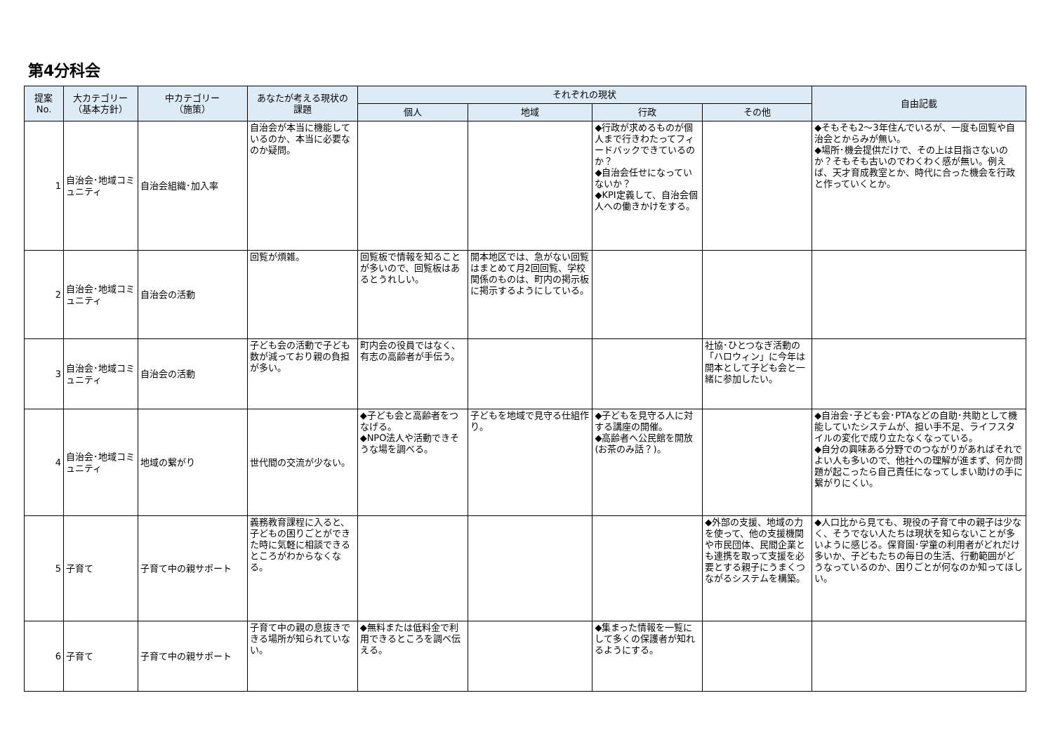第4分科会
| 提案 No. | 大カテゴリー （基本方針） | 中カテゴリー （施策） | あなたが考える現状の 課題 | それぞれの現状 | | | | 自由記載 |
| --- | --- | --- | --- | --- | --- | --- | --- | --- |
| | | | | 個人 | 地域 | 行政 | その他 | |
| 1 | 自治会･地域コミュニティ | 自治会組織･加入率 | 自治会が本当に機能しているのか、本当に必要なのか疑問。 | | | ◆行政が求めるものが個人まで行きわたってフィードバックできているのか？ ◆自治会任せになっていないか？ ◆KPI定義して、自治会個人への働きかけをする。 | | ◆そもそも2～3年住んでいるが、一度も回覧や自治会とからみが無い。 ◆場所･機会提供だけで、その上は目指さないのか？そもそも古いのでわくわく感が無い。例えば、天才育成教室とか、時代に合った機会を行政と作っていくとか。 |
| 2 | 自治会･地域コミュニティ | 自治会の活動 | 回覧が煩雑。 | 回覧板で情報を知ることが多いので、回覧板はあるとうれしい。 | 開本地区では、急がない回覧はまとめて月2回回覧、学校関係のものは、町内の掲示板に掲示するようにしている。 | | | |
| 3 | 自治会･地域コミュニティ | 自治会の活動 | 子ども会の活動で子ども数が減っており親の負担が多い。 | 町内会の役員ではなく、有志の高齢者が手伝う。 | | | 社協･ひとつなぎ活動の「ハロウィン」に今年は開本として子ども会と一緒に参加したい。 | |
| 4 | 自治会･地域コミュニティ | 地域の繋がり | 世代間の交流が少ない。 | ◆子ども会と高齢者をつなげる。 ◆NPO法人や活動できそうな場を調べる。 | 子どもを地域で見守る仕組作り。 | ◆子どもを見守る人に対する講座の開催。 ◆高齢者へ公民館を開放(お茶のみ話？)。 | | ◆自治会･子ども会･PTAなどの自助･共助として機能していたシステムが、担い手不足、ライフスタイルの変化で成り立たなくなっている。 ◆自分の興味ある分野でのつながりがあればそれでよい人も多いので、他社への理解が進まず、何か問題が起こったら自己責任になってしまい助けの手に繋がりにくい。 |
| 5 | 子育て | 子育て中の親サポート | 義務教育課程に入ると、子どもの困りごとができた時に気軽に相談できるところがわからなくなる。 | | | | ◆外部の支援、地域の力を使って、他の支援機関や市民団体、民間企業とも連携を取って支援を必要とする親子にうまくつながるシステムを構築。 | ◆人口比から見ても、現役の子育て中の親子は少なく、そうでない人たちは現状を知らないことが多いように感じる。保育園･学童の利用者がどれだけ多いか、子どもたちの毎日の生活、行動範囲がどうなっているのか、困りごとが何なのか知ってほしい。 |
| 6 | 子育て | 子育て中の親サポート | 子育て中の親の息抜きできる場所が知られていない。 | ◆無料または低料金で利用できるところを調べ伝える。 | | ◆集まった情報を一覧にして多くの保護者が知れるようにする。 | | |